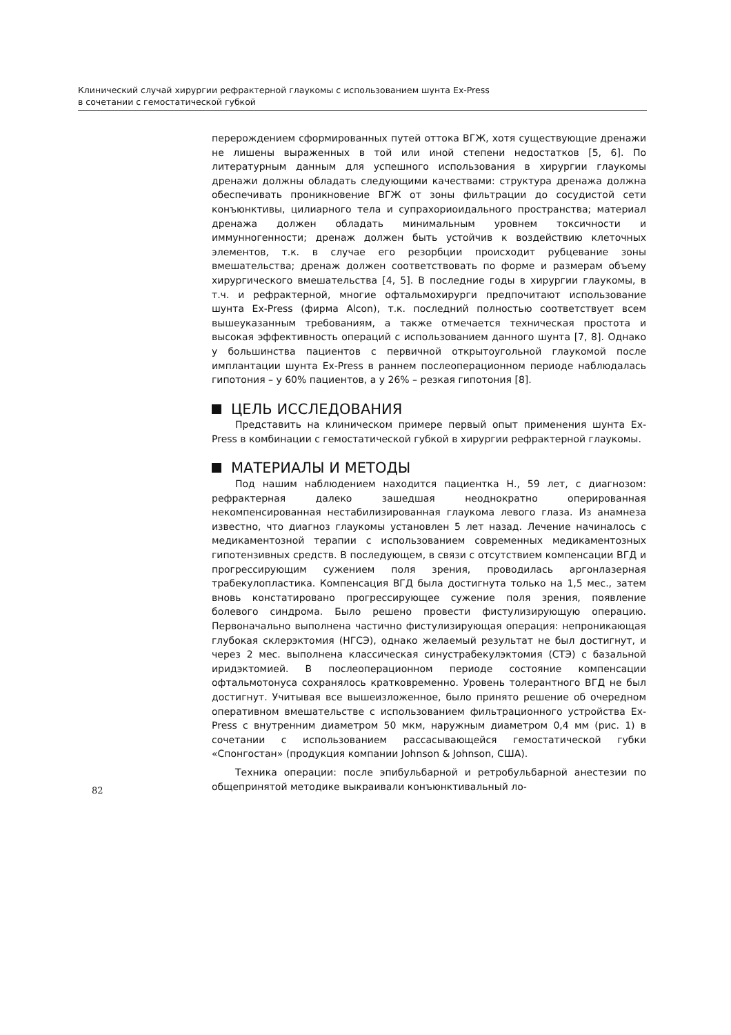Клинический случай хирургии рефрактерной глаукомы с использованием шунта Ex-Press
в сочетании с гемостатической губкой
перерождением сформированных путей оттока ВГЖ, хотя существующие дренажи не лишены выраженных в той или иной степени недостатков [5, 6]. По литературным данным для успешного использования в хирургии глаукомы дренажи должны обладать следующими качествами: структура дренажа должна обеспечивать проникновение ВГЖ от зоны фильтрации до сосудистой сети конъюнктивы, цилиарного тела и супрахориоидального пространства; материал дренажа должен обладать минимальным уровнем токсичности и иммунногенности; дренаж должен быть устойчив к воздействию клеточных элементов, т.к. в случае его резорбции происходит рубцевание зоны вмешательства; дренаж должен соответствовать по форме и размерам объему хирургического вмешательства [4, 5]. В последние годы в хирургии глаукомы, в т.ч. и рефрактерной, многие офтальмохирурги предпочитают использование шунта Ex-Press (фирма Alcon), т.к. последний полностью соответствует всем вышеуказанным требованиям, а также отмечается техническая простота и высокая эффективность операций с использованием данного шунта [7, 8]. Однако у большинства пациентов с первичной открытоугольной глаукомой после имплантации шунта Ex-Press в раннем послеоперационном периоде наблюдалась гипотония – у 60% пациентов, а у 26% – резкая гипотония [8].
ЦЕЛЬ ИССЛЕДОВАНИЯ
Представить на клиническом примере первый опыт применения шунта Ex-Press в комбинации с гемостатической губкой в хирургии рефрактерной глаукомы.
МАТЕРИАЛЫ И МЕТОДЫ
Под нашим наблюдением находится пациентка Н., 59 лет, с диагнозом: рефрактерная далеко зашедшая неоднократно оперированная некомпенсированная нестабилизированная глаукома левого глаза. Из анамнеза известно, что диагноз глаукомы установлен 5 лет назад. Лечение начиналось с медикаментозной терапии с использованием современных медикаментозных гипотензивных средств. В последующем, в связи с отсутствием компенсации ВГД и прогрессирующим сужением поля зрения, проводилась аргонлазерная трабекулопластика. Компенсация ВГД была достигнута только на 1,5 мес., затем вновь констатировано прогрессирующее сужение поля зрения, появление болевого синдрома. Было решено провести фистулизирующую операцию. Первоначально выполнена частично фистулизирующая операция: непроникающая глубокая склерэктомия (НГСЭ), однако желаемый результат не был достигнут, и через 2 мес. выполнена классическая синустрабекулэктомия (СТЭ) с базальной иридэктомией. В послеоперационном периоде состояние компенсации офтальмотонуса сохранялось кратковременно. Уровень толерантного ВГД не был достигнут. Учитывая все вышеизложенное, было принято решение об очередном оперативном вмешательстве с использованием фильтрационного устройства Ex-Press с внутренним диаметром 50 мкм, наружным диаметром 0,4 мм (рис. 1) в сочетании с использованием рассасывающейся гемостатической губки «Спонгостан» (продукция компании Johnson & Johnson, США).
Техника операции: после эпибульбарной и ретробульбарной анестезии по общепринятой методике выкраивали конъюнктивальный ло-
82